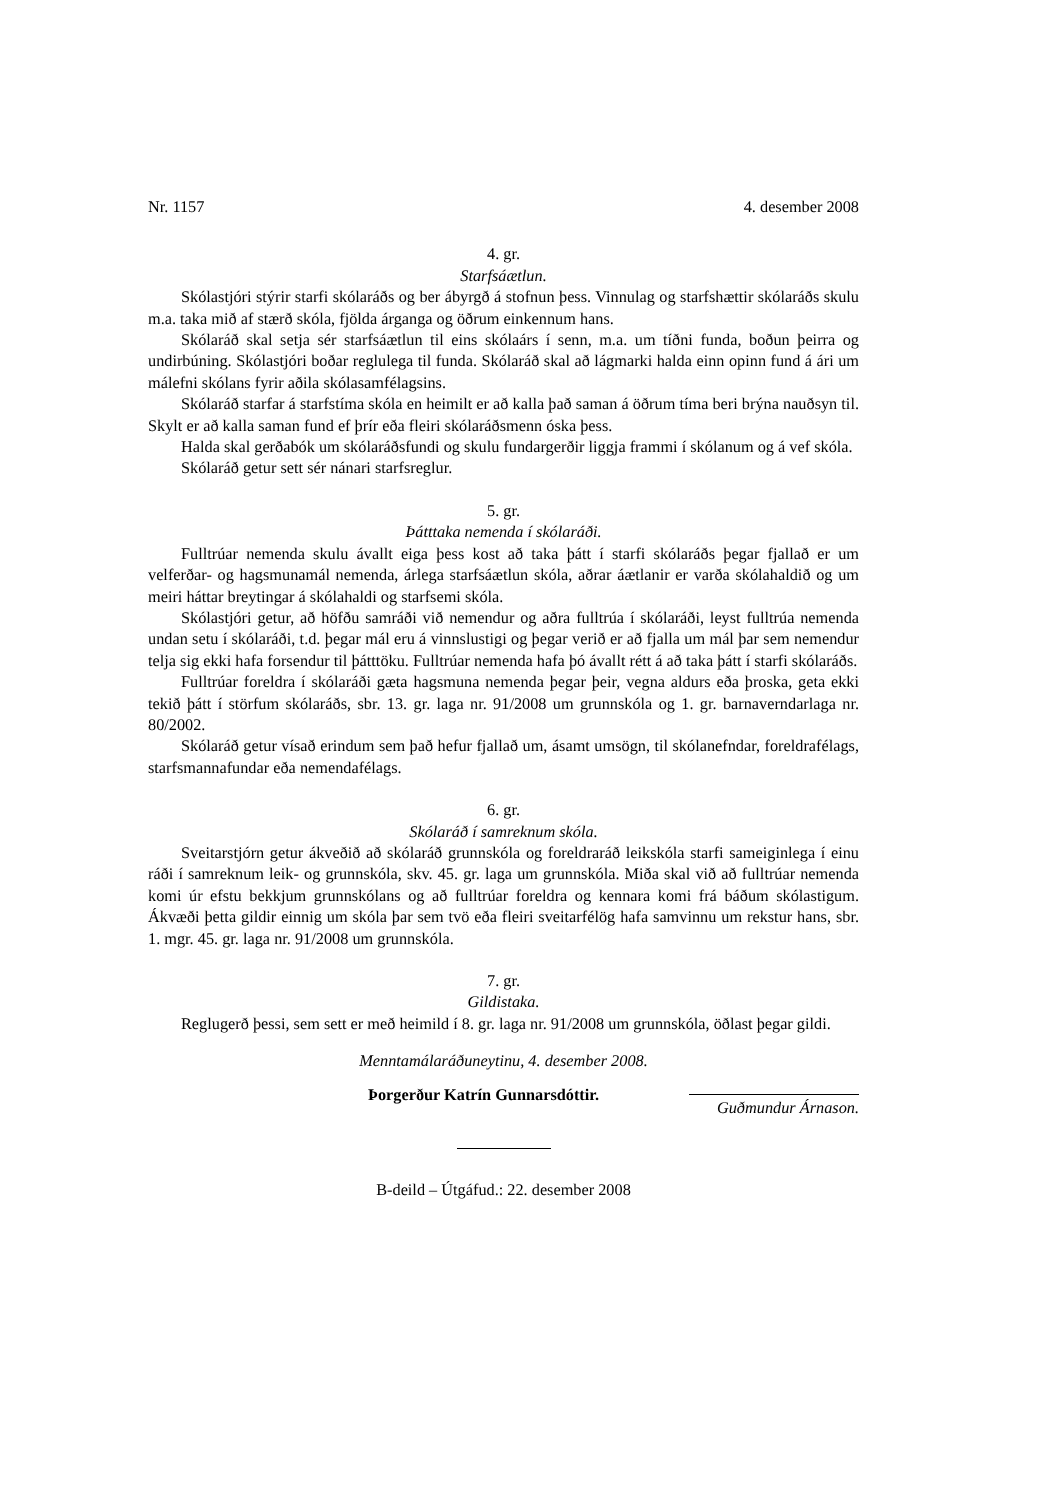Nr. 1157 4. desember 2008
4. gr.
Starfsáætlun.
Skólastjóri stýrir starfi skólaráðs og ber ábyrgð á stofnun þess. Vinnulag og starfshættir skólaráðs skulu m.a. taka mið af stærð skóla, fjölda árganga og öðrum einkennum hans.
Skólaráð skal setja sér starfsáætlun til eins skólaárs í senn, m.a. um tíðni funda, boðun þeirra og undirbúning. Skólastjóri boðar reglulega til funda. Skólaráð skal að lágmarki halda einn opinn fund á ári um málefni skólans fyrir aðila skólasamfélagsins.
Skólaráð starfar á starfstíma skóla en heimilt er að kalla það saman á öðrum tíma beri brýna nauðsyn til. Skylt er að kalla saman fund ef þrír eða fleiri skólaráðsmenn óska þess.
Halda skal gerðabók um skólaráðsfundi og skulu fundargerðir liggja frammi í skólanum og á vef skóla.
Skólaráð getur sett sér nánari starfsreglur.
5. gr.
Þátttaka nemenda í skólaráði.
Fulltrúar nemenda skulu ávallt eiga þess kost að taka þátt í starfi skólaráðs þegar fjallað er um velferðar- og hagsmunamál nemenda, árlega starfsáætlun skóla, aðrar áætlanir er varða skólahaldið og um meiri háttar breytingar á skólahaldi og starfsemi skóla.
Skólastjóri getur, að höfðu samráði við nemendur og aðra fulltrúa í skólaráði, leyst fulltrúa nemenda undan setu í skólaráði, t.d. þegar mál eru á vinnslustigi og þegar verið er að fjalla um mál þar sem nemendur telja sig ekki hafa forsendur til þátttöku. Fulltrúar nemenda hafa þó ávallt rétt á að taka þátt í starfi skólaráðs.
Fulltrúar foreldra í skólaráði gæta hagsmuna nemenda þegar þeir, vegna aldurs eða þroska, geta ekki tekið þátt í störfum skólaráðs, sbr. 13. gr. laga nr. 91/2008 um grunnskóla og 1. gr. barnaverndarlaga nr. 80/2002.
Skólaráð getur vísað erindum sem það hefur fjallað um, ásamt umsögn, til skólanefndar, foreldrafélags, starfsmannafundar eða nemendafélags.
6. gr.
Skólaráð í samreknum skóla.
Sveitarstjórn getur ákveðið að skólaráð grunnskóla og foreldraráð leikskóla starfi sameiginlega í einu ráði í samreknum leik- og grunnskóla, skv. 45. gr. laga um grunnskóla. Miða skal við að fulltrúar nemenda komi úr efstu bekkjum grunnskólans og að fulltrúar foreldra og kennara komi frá báðum skólastigum. Ákvæði þetta gildir einnig um skóla þar sem tvö eða fleiri sveitarfélög hafa samvinnu um rekstur hans, sbr. 1. mgr. 45. gr. laga nr. 91/2008 um grunnskóla.
7. gr.
Gildistaka.
Reglugerð þessi, sem sett er með heimild í 8. gr. laga nr. 91/2008 um grunnskóla, öðlast þegar gildi.
Menntamálaráðuneytinu, 4. desember 2008.
Þorgerður Katrín Gunnarsdóttir. Guðmundur Árnason.
B-deild – Útgáfud.: 22. desember 2008